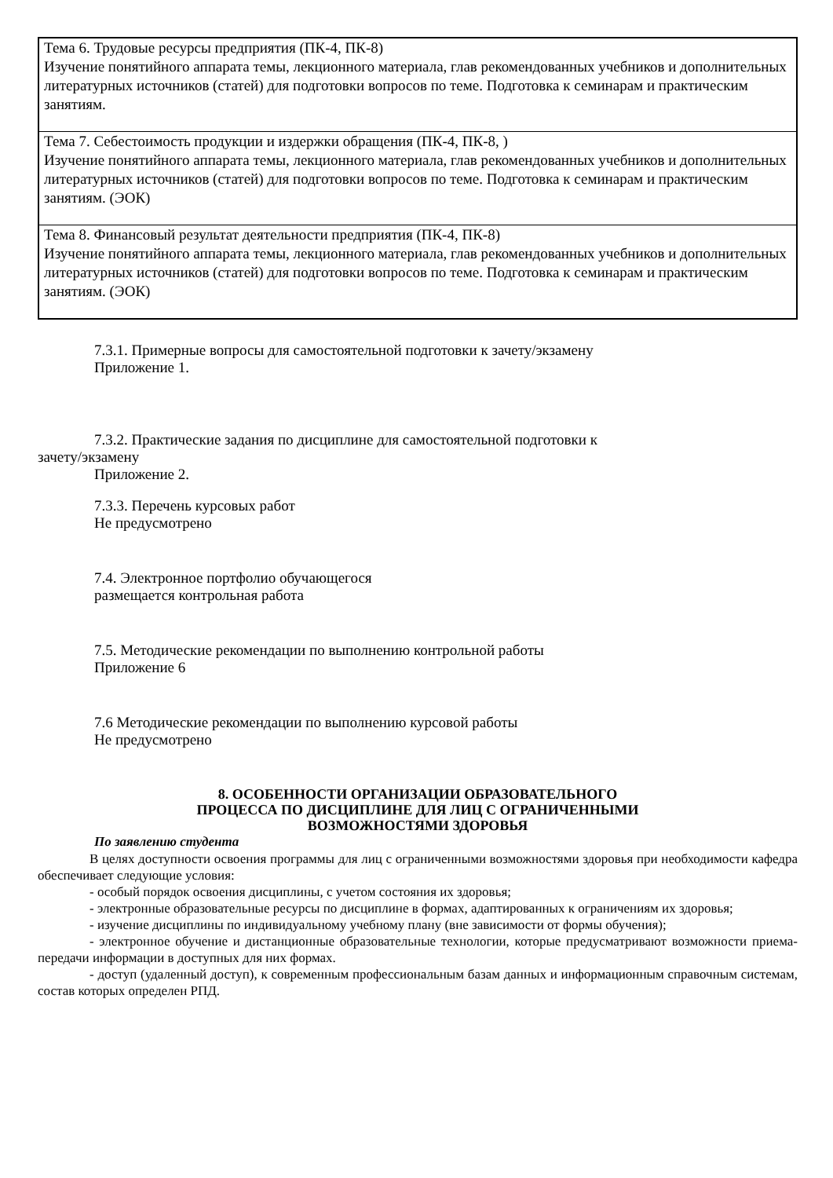| Тема 6. Трудовые ресурсы предприятия (ПК-4, ПК-8) Изучение понятийного аппарата темы, лекционного материала, глав рекомендованных учебников и дополнительных литературных источников (статей) для подготовки вопросов по теме. Подготовка к семинарам и практическим занятиям. |
| Тема 7. Себестоимость продукции и издержки обращения (ПК-4, ПК-8, ) Изучение понятийного аппарата темы, лекционного материала, глав рекомендованных учебников и дополнительных литературных источников (статей) для подготовки вопросов по теме. Подготовка к семинарам и практическим занятиям. (ЭОК) |
| Тема 8. Финансовый результат деятельности предприятия (ПК-4, ПК-8) Изучение понятийного аппарата темы, лекционного материала, глав рекомендованных учебников и дополнительных литературных источников (статей) для подготовки вопросов по теме. Подготовка к семинарам и практическим занятиям. (ЭОК) |
7.3.1. Примерные вопросы для самостоятельной подготовки к зачету/экзамену
Приложение 1.
7.3.2. Практические задания по дисциплине для самостоятельной подготовки к
зачету/экзамену
Приложение 2.
7.3.3. Перечень курсовых работ
Не предусмотрено
7.4. Электронное портфолио обучающегося
размещается контрольная работа
7.5. Методические рекомендации по выполнению контрольной работы
Приложение 6
7.6 Методические рекомендации по выполнению курсовой работы
Не предусмотрено
8. ОСОБЕННОСТИ ОРГАНИЗАЦИИ ОБРАЗОВАТЕЛЬНОГО
ПРОЦЕССА ПО ДИСЦИПЛИНЕ ДЛЯ ЛИЦ С ОГРАНИЧЕННЫМИ
ВОЗМОЖНОСТЯМИ ЗДОРОВЬЯ
По заявлению студента
В целях доступности освоения программы для лиц с ограниченными возможностями здоровья при необходимости кафедра обеспечивает следующие условия:
- особый порядок освоения дисциплины, с учетом состояния их здоровья;
- электронные образовательные ресурсы по дисциплине в формах, адаптированных к ограничениям их здоровья;
- изучение дисциплины по индивидуальному учебному плану (вне зависимости от формы обучения);
- электронное обучение и дистанционные образовательные технологии, которые предусматривают возможности приема-передачи информации в доступных для них формах.
- доступ (удаленный доступ), к современным профессиональным базам данных и информационным справочным системам, состав которых определен РПД.